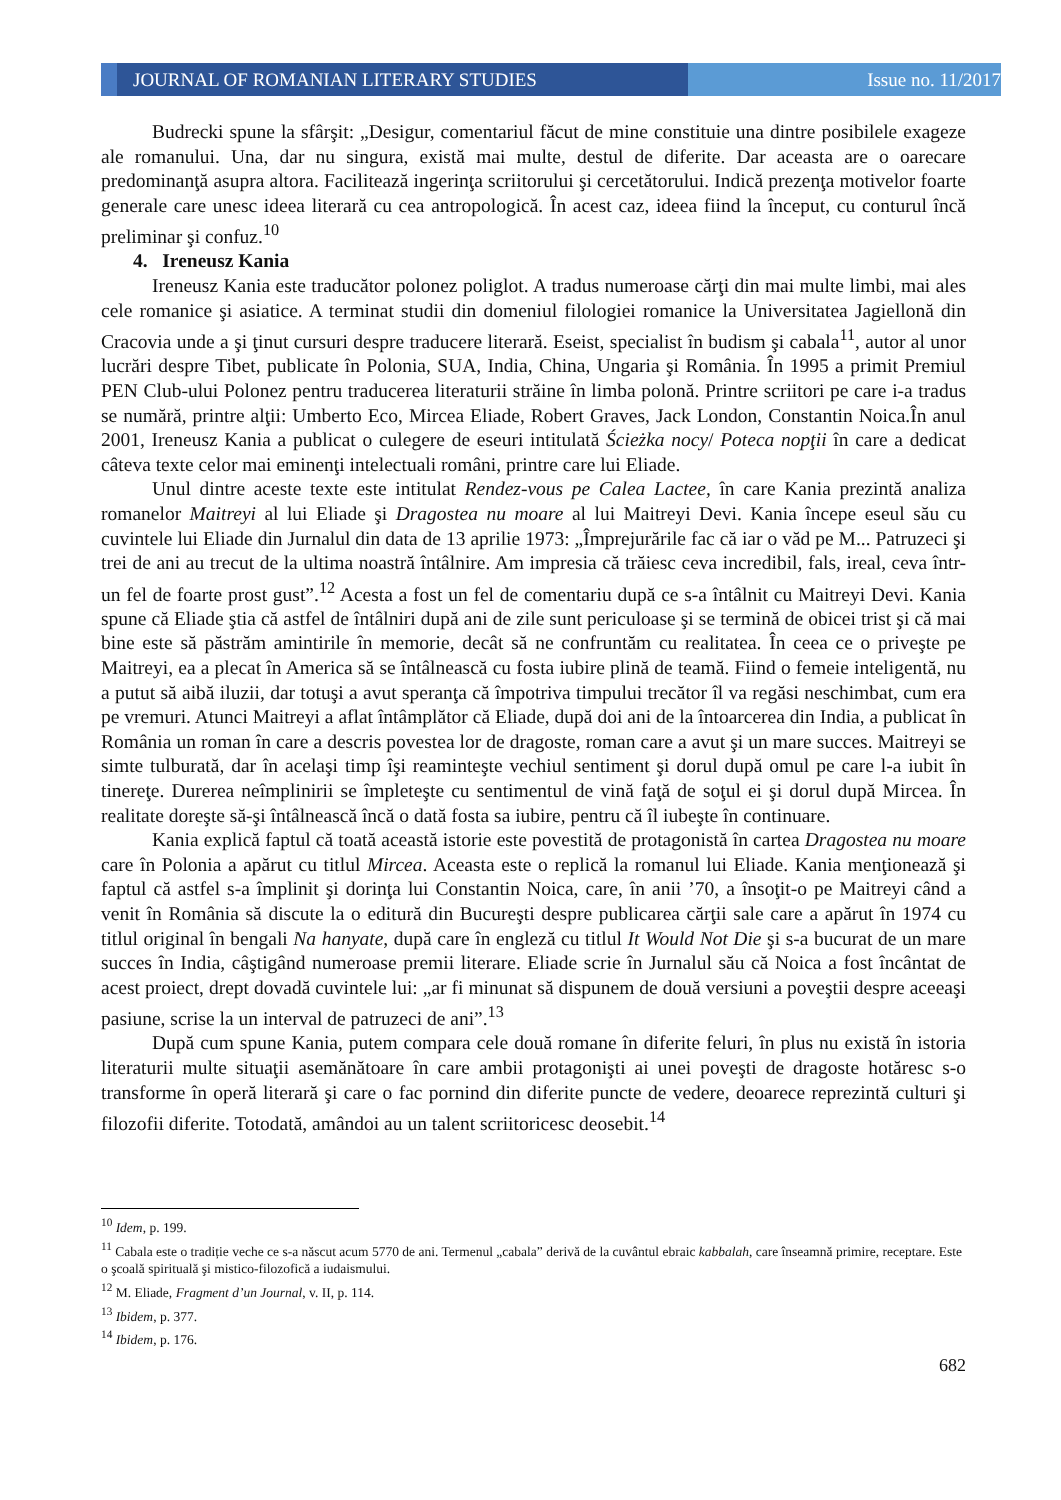JOURNAL OF ROMANIAN LITERARY STUDIES
Issue no. 11/2017
Budrecki spune la sfârşit: „Desigur, comentariul făcut de mine constituie una dintre posibilele exageze ale romanului. Una, dar nu singura, există mai multe, destul de diferite. Dar aceasta are o oarecare predominanţă asupra altora. Facilitează ingerinţa scriitorului şi cercetătorului. Indică prezenţa motivelor foarte generale care unesc ideea literară cu cea antropologică. În acest caz, ideea fiind la început, cu conturul încă preliminar şi confuz.<sup>10</sup>
4. Ireneusz Kania
Ireneusz Kania este traducător polonez poliglot. A tradus numeroase cărţi din mai multe limbi, mai ales cele romanice şi asiatice. A terminat studii din domeniul filologiei romanice la Universitatea Jagiellonă din Cracovia unde a şi ţinut cursuri despre traducere literară. Eseist, specialist în budism şi cabala<sup>11</sup>, autor al unor lucrări despre Tibet, publicate în Polonia, SUA, India, China, Ungaria şi România. În 1995 a primit Premiul PEN Club-ului Polonez pentru traducerea literaturii străine în limba polonă. Printre scriitori pe care i-a tradus se numără, printre alţii: Umberto Eco, Mircea Eliade, Robert Graves, Jack London, Constantin Noica.În anul 2001, Ireneusz Kania a publicat o culegere de eseuri intitulată Ścieżka nocy/ Poteca nopţii în care a dedicat câteva texte celor mai eminenţi intelectuali români, printre care lui Eliade.
Unul dintre aceste texte este intitulat Rendez-vous pe Calea Lactee, în care Kania prezintă analiza romanelor Maitreyi al lui Eliade şi Dragostea nu moare al lui Maitreyi Devi. Kania începe eseul său cu cuvintele lui Eliade din Jurnalul din data de 13 aprilie 1973: „Împrejurările fac că iar o văd pe M... Patruzeci şi trei de ani au trecut de la ultima noastră întâlnire. Am impresia că trăiesc ceva incredibil, fals, ireal, ceva într-un fel de foarte prost gust”.<sup>12</sup> Acesta a fost un fel de comentariu după ce s-a întâlnit cu Maitreyi Devi. Kania spune că Eliade ştia că astfel de întâlniri după ani de zile sunt periculoase şi se termină de obicei trist şi că mai bine este să păstrăm amintirile în memorie, decât să ne confruntăm cu realitatea. În ceea ce o priveşte pe Maitreyi, ea a plecat în America să se întâlnească cu fosta iubire plină de teamă. Fiind o femeie inteligentă, nu a putut să aibă iluzii, dar totuşi a avut speranţa că împotriva timpului trecător îl va regăsi neschimbat, cum era pe vremuri. Atunci Maitreyi a aflat întâmplător că Eliade, după doi ani de la întoarcerea din India, a publicat în România un roman în care a descris povestea lor de dragoste, roman care a avut şi un mare succes. Maitreyi se simte tulburată, dar în acelaşi timp îşi reaminteşte vechiul sentiment şi dorul după omul pe care l-a iubit în tinereţe. Durerea neîmplinirii se împleteşte cu sentimentul de vină faţă de soţul ei şi dorul după Mircea. În realitate doreşte să-şi întâlnească încă o dată fosta sa iubire, pentru că îl iubeşte în continuare.
Kania explică faptul că toată această istorie este povestită de protagonistă în cartea Dragostea nu moare care în Polonia a apărut cu titlul Mircea. Aceasta este o replică la romanul lui Eliade. Kania menţionează şi faptul că astfel s-a împlinit şi dorinţa lui Constantin Noica, care, în anii ’70, a însoţit-o pe Maitreyi când a venit în România să discute la o editură din Bucureşti despre publicarea cărţii sale care a apărut în 1974 cu titlul original în bengali Na hanyate, după care în engleză cu titlul It Would Not Die şi s-a bucurat de un mare succes în India, câştigând numeroase premii literare. Eliade scrie în Jurnalul său că Noica a fost încântat de acest proiect, drept dovadă cuvintele lui: „ar fi minunat să dispunem de două versiuni a poveştii despre aceeaşi pasiune, scrise la un interval de patruzeci de ani”.<sup>13</sup>
După cum spune Kania, putem compara cele două romane în diferite feluri, în plus nu există în istoria literaturii multe situaţii asemănătoare în care ambii protagonişti ai unei poveşti de dragoste hotăresc s-o transforme în operă literară şi care o fac pornind din diferite puncte de vedere, deoarece reprezintă culturi şi filozofii diferite. Totodată, amândoi au un talent scriitoricesc deosebit.<sup>14</sup>
<sup>10</sup> Idem, p. 199.
<sup>11</sup> Cabala este o tradiție veche ce s-a născut acum 5770 de ani. Termenul „cabala” derivă de la cuvântul ebraic kabbalah, care înseamnă primire, receptare. Este o şcoală spirituală şi mistico-filozofică a iudaismului.
<sup>12</sup> M. Eliade, Fragment d’un Journal, v. II, p. 114.
<sup>13</sup> Ibidem, p. 377.
<sup>14</sup> Ibidem, p. 176.
682